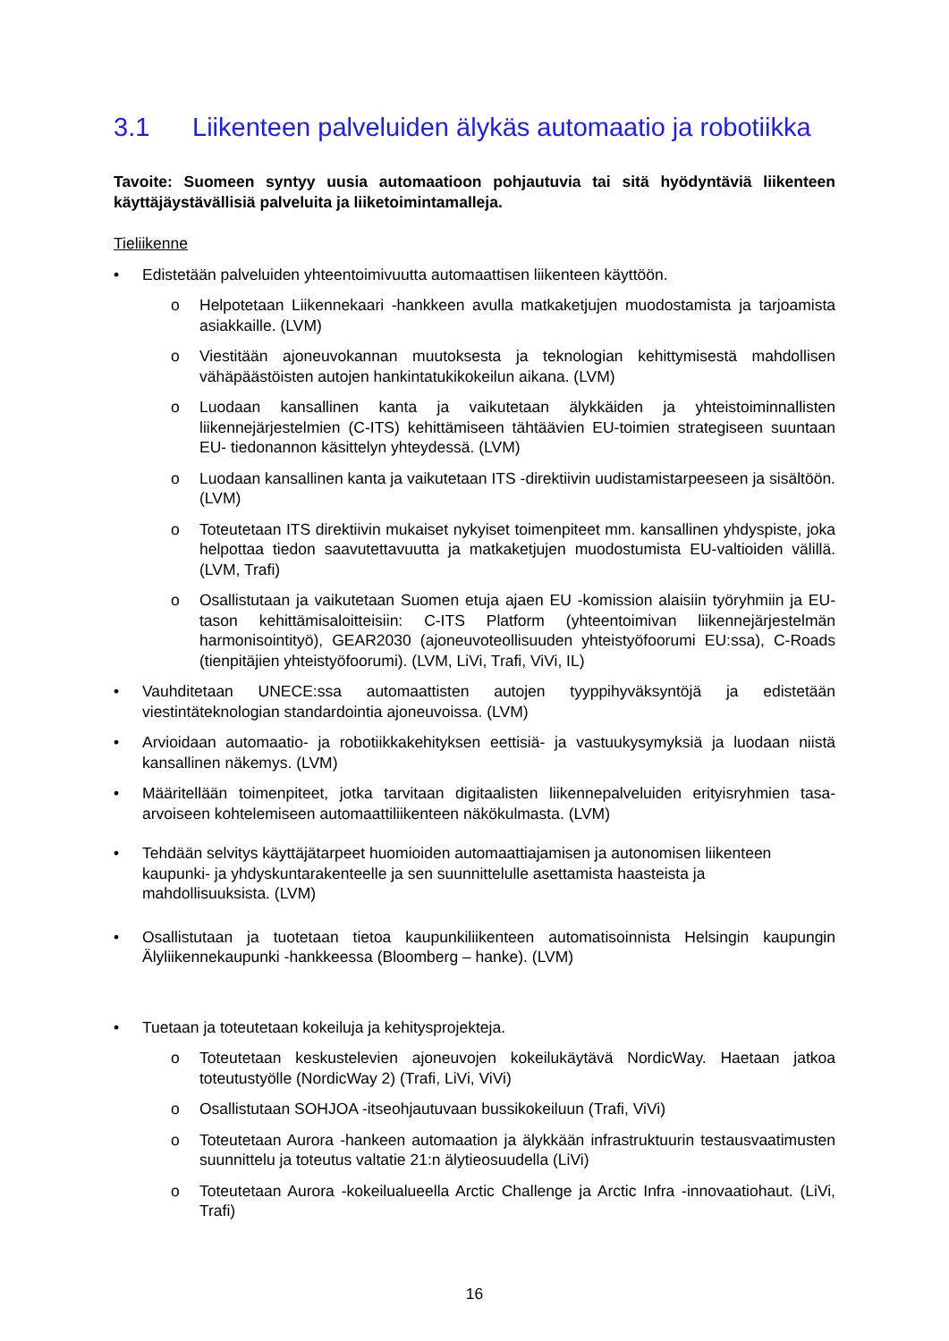3.1 Liikenteen palveluiden älykäs automaatio ja robotiikka
Tavoite: Suomeen syntyy uusia automaatioon pohjautuvia tai sitä hyödyntäviä liikenteen käyttäjäystävällisiä palveluita ja liiketoimintamalleja.
Tieliikenne
• Edistetään palveluiden yhteentoimivuutta automaattisen liikenteen käyttöön.
o Helpotetaan Liikennekaari -hankkeen avulla matkaketjujen muodostamista ja tarjoamista asiakkaille. (LVM)
o Viestitään ajoneuvokannan muutoksesta ja teknologian kehittymisestä mahdollisen vähäpäästöisten autojen hankintatukikokeilun aikana. (LVM)
o Luodaan kansallinen kanta ja vaikutetaan älykkäiden ja yhteistoiminnallisten liikennejärjestelmien (C-ITS) kehittämiseen tähtäävien EU-toimien strategiseen suuntaan EU- tiedonannon käsittelyn yhteydessä. (LVM)
o Luodaan kansallinen kanta ja vaikutetaan ITS -direktiivin uudistamistarpeeseen ja sisältöön. (LVM)
o Toteutetaan ITS direktiivin mukaiset nykyiset toimenpiteet mm. kansallinen yhdyspiste, joka helpottaa tiedon saavutettavuutta ja matkaketjujen muodostumista EU-valtioiden välillä. (LVM, Trafi)
o Osallistutaan ja vaikutetaan Suomen etuja ajaen EU -komission alaisiin työryhmiin ja EU-tason kehittämisaloitteisiin: C-ITS Platform (yhteentoimivan liikennejärjestelmän harmonisointityö), GEAR2030 (ajoneuvoteollisuuden yhteistyöfoorumi EU:ssa), C-Roads (tienpitäjien yhteistyöfoorumi). (LVM, LiVi, Trafi, ViVi, IL)
• Vauhditetaan UNECE:ssa automaattisten autojen tyyppihyväksyntöjä ja edistetään viestintäteknologian standardointia ajoneuvoissa. (LVM)
• Arvioidaan automaatio- ja robotiikkakehityksen eettisiä- ja vastuukysymyksiä ja luodaan niistä kansallinen näkemys. (LVM)
• Määritellään toimenpiteet, jotka tarvitaan digitaalisten liikennepalveluiden erityisryhmien tasa-arvoiseen kohtelemiseen automaattiliikenteen näkökulmasta. (LVM)
• Tehdään selvitys käyttäjätarpeet huomioiden automaattiajamisen ja autonomisen liikenteen kaupunki- ja yhdyskuntarakenteelle ja sen suunnittelulle asettamista haasteista ja mahdollisuuksista. (LVM)
• Osallistutaan ja tuotetaan tietoa kaupunkiliikenteen automatisoinnista Helsingin kaupungin Älyliikennekaupunki -hankkeessa (Bloomberg – hanke). (LVM)
• Tuetaan ja toteutetaan kokeiluja ja kehitysprojekteja.
o Toteutetaan keskustelevien ajoneuvojen kokeilukäytävä NordicWay. Haetaan jatkoa toteutustyölle (NordicWay 2) (Trafi, LiVi, ViVi)
o Osallistutaan SOHJOA -itseohjautuvaan bussikokeiluun (Trafi, ViVi)
o Toteutetaan Aurora -hankeen automaation ja älykkään infrastruktuurin testausvaatimusten suunnittelu ja toteutus valtatie 21:n älytieosuudella (LiVi)
o Toteutetaan Aurora -kokeilualueella Arctic Challenge ja Arctic Infra -innovaatiohaut. (LiVi, Trafi)
16